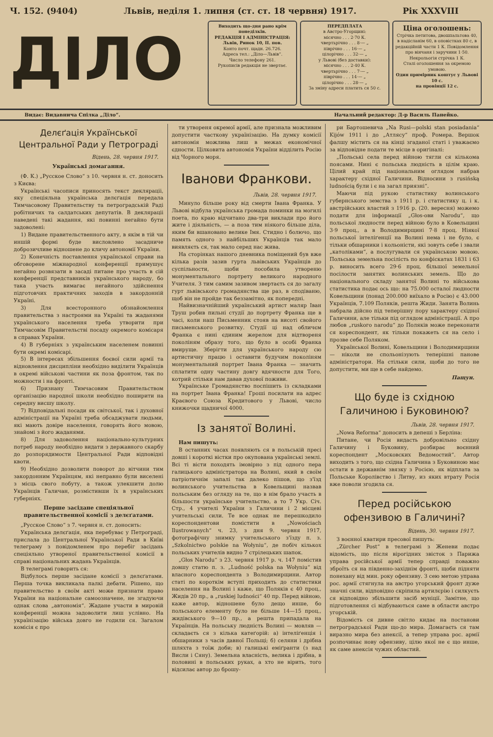Ч. 152. (9404) Львів, неділя 1. липня (ст. ст. 18 червня) 1917. Рік XXXVIII
ДІЛО
Виходить що-дня рано крім понеділків.
РЕДАКЦІЯ І АДМІНІСТРАЦІЯ:
Львів, Ринок 10, II. пов.
Конто почт. щадн. 26.726.
Адреса тел.: „Діло—Львів“.
Число телефону 261.
Рукописів редакція не звертає.
ПЕРЕДПЛАТА
в Австро-Угорщині:
місячно . . . 2·70 К.
чвертьрічно . . . 8·— „
піврічно . . . 16·— „
цілорічно . . . 32·— „
у Львові (без доставки):
місячно . . . 2·40 К.
чвертьрічно . . . 7·— „
піврічно . . . 14·— „
цілорічно . . . 28·— „
За зміну адреси платить ся 50 с.
Ціна оголошень:
Стрічка петитова, двошпальтова 40, в надісланім 60, в оповістках 80 с, в редакційній части 1 К. Повідомлення про вінчаня і заручини 1·50.
Некрольогія стрічка 1 К.
Сталі оголошення за окремою умовою.
Один примірник коштує у Львові 10 с.
на провінції 12 с.
Видає: Видавнича Спілка „Діло“. Начальний редактор: Д-р Василь Панейко.
Делєґація Української Центральної Ради у Петрограді
Відень, 28. червня 1917.
Українські домагання.
(Ф. К.) „Русское Слово“ з 10. червня н. ст. доносить з Києва:
Українські часописи приносять текст декляраціі, яку спеціяльна українська делєґація передала Тимчасовому Правительству та петроградській Раді робітничих та салдатських депутатів. В декляраціі наведені такі жадання, які повинні негайно бути задоволені:
1) Видане правительственного акту, в якім в тій чи иншій формі буде висловлено засадниче доброзичливе відношене до кличу автономії України.
2) Конечність поставлення української справи на обговорене міжнародної конференції примушує негайно розвязати в засаді питане про участь в сій конференції представників українського народу, бо така участь вимагає негайного здійснення підготовчих практичних заходів в закордонній Україні.
3) Для всесторонного обзнайомлення правительства з настроями на Україні та жаданями українського населення треба утворити при Тимчасовім Правительстві посаду окремого комісаря в справах України.
4) В губерніях з українським населенем повинні бути окремі комісарі.
5) В інтересах збільшення боєвої сили армії та відновлення дисципліни необхідно виділити Українців в окремі військові частини як поза фронтом, так по можности і на фронті.
6) Признану Тимчасовим Правительством організацію народної школи необхідно поширити на середну висшу школу.
7) Відповідальні посади як світської, так і духовної адміністрації на Україні треба обсаджувати людьми, які мають довіре населення, говорять його мовою, знайомі з його жаданями.
8) Для задоволення національно-культурних потреб народу необхідно видати з державного скарбу до розпорядимости Центральної Ради відповідні квоти.
9) Необхідно дозволити поворот до вітчини тим закордонним Українцям, які неправно були виселені з місць свого побуту, а також улекшити долю Українців Галичан, розмістивши їх в українських губерніях.
Перше засідане спеціяльної правительственної комісії з делєґатами.
„Русское Слово“ з 7. червня н. ст. доносить:
Українська делєґація, яка перебуває у Петрограді, прислала до Центральної Української Ради в Київі телеграму з повідомленем про перебіг засідань спеціяльно утвореної правительственої комісії в справі національних жадань Українців.
В телеграмі говорить ся:
Відбулось перше засідане комісії з делєґатами. Перша точка викликала палкі дебати. Рішено, що правительство в своїм акті може признати право України на національне самоозначене, не згадуючи однак слова „автономія“. Жадане участи в мировій конференції можна задоволити лиш услівно. На українізацію війська довго не годили ся. Загалом комісія є про
ти утвореня окремої армії, але признала можливим допустити часткову українізацію. На думку комісії автономія можлива лиш в межах економічної єдности. Цілковита автономія України відділить Росію від Чорного моря.
Іванови Франкови.
Львів, 28. червня 1917.
Минуло більше року від смерти Івана Франка. У Львові відбула українська громада поминки на могилі поета, по краю відчитано два-три виклади про його жите і діяльність, — а поза тим ніякого більше діла, яким би вшановано велике Імя. Стидно і болючо, що память одного з найбільших Українців так мало виявляєть ся, так мало серед нас жива.
На сторінках нашого дневника поміщений був вже кілька разів зазив гурта львівських Українців до суспільности, щоби пособила утвореню монументального портрету великого народного Учителя. З тим самим зазивом звертаєть ся до загалу гурт львівського громадянства ще раз, в сподіваню, щоб він не пройде так беззамітно, як попередні.
Найвизначнійший український артист маляр Іван Труш робив пильні студії до портрету Франка ще в часі, коли наш Письменник стояв на висоті свойого письменського розвитку. Студії ці над обличєм Франка є нині єдиним жерелом для відтвореня поколіням образу того, що було в особі Франка вмируще. Зберігти для українського народу сю артистичну працю і оставити будучим поколіням монументальний портрет Івана Франка — значить сплатити одну частину довгу вдячности для Того, котрий стільки нам давав духової поживи.
Українське Громадянство поспішить із складками на портрет Івана Франка! Гроші посилати на адрес Краєвого Союза Кредитового у Львові, число книжочки щадничої 4000.
Із занятої Волині.
Нам пишуть:
В останних часах появляють ся в польській пресі довші і короткі вістки про окупована українські землі. Всі ті вісти походять імовірно з під одного пера галицького адміністратора на Волині, який в своїм патріотичнім запалі так далеко пішов, що з'їзд волинського учительства в Ковельщині назвав польським без огляду на те, що в нім брало участь в більшости українське учительство, а то 7 Укр. Січ. Стр., 4 учителі України з Галичини і 2 місцеві учительські сили. Те все однак не перешкодило кореспондентови помістити в „Nowościach Ilustrowanych“ ч. 23, з дня 9. червня 1917, фотографічну знимку учительського з'їзду п. з. „Szkolnictwo polskie na Wołyniu“, де побіч кількох польських учителів видно 7 стрілецьких шапок.
„Głos Narodu“ з 23. червня 1917 р. ч. 147 помістив довшу статю п. з. „Ludność polska na Wołyniu“ від власного кореспондента з Володимирщини. Автор статі по короткім вступі приходить до статистики населення на Волині і каже, що Поляків є 40 проц., Жидів 20 пр., а „ruskiej ludności“ 40 пр. Перед війною, каже автор, відношене було дещо инше, бо польського елементу було не більше 14—15 проц., жидівського 9—10 пр., а решта припадала на Українців. На польську людність Волині — мовляв — складаєть ся з кілька катеґорій: а) інтеліґенція і обшарники з часів давної Польщі; б) селяни і дрібна шляхта з тоїж доби; в) галицькі еміґранти (з над Висли і Сяну). Земельна власність, велика і дрібна, в половині в польських руках, а хто не вірить, того відсилає автор до брошу-
ри Бартошевича „Na Rusi—polski stan posiadania“ Kijów 1911 і до „Атлясу“ проф. Ромера. Вершок фалшу містить ся на кінці згаданої статі і уважаємо за відповідне подати те місце в оригіналі:
„Польські села перед війною тягли ся кількома поясами. Нині є польська людність в цілім краю. Цілий край під національним оглядом набрав характеру східної Галичини. Відносини з rusińską ludnością були і є на загал приязні“.
Маючи під рукою статистику волинського губернського земства з 1911 р. і статистику ц. і к. австрійських властий з 1916 р. (20. вересня) можемо подати для інформації „Głos-ови Narodu“, що польської людности перед війною було в Ковельщині 3·9 проц., а в Володимирщині 7·8 проц. Ніякої польської інтеліґенції на Волині нема і не було, є тільки обшарники і кольоністи, які зовуть себе і звали „католіками“, а послугували ся українською мовою. Польська земельна посілість по конфіскатах 1831 і 63 р. виносить всего 29·6 проц. більшої земельної посілости занятих волинських земель. Що до національного складу занятої Волині то військова статистика подає ось що: на 75.000 осталої людности Ковельщини (понад 200.000 виїхало в Росію) є 43.000 Українців, 7.109 Поляків, решта Жиди. Занята Волинь набрала дійсно під теперішну пору характеру східної Галичини, але тільки під оглядом адміністрації. А про любов „ruskого narodu“ до Поляків може переконати ся кореспондент, як тільки покажеть ся на село і прозве себе Поляком.
Української Волині, Ковельщини і Володимирщини — ніколи не спольонізують теперішні панове адміністратори. На стільки сили, щоби до того не допустити, ми ще в себе найдемо.
Пащун.
Що буде із східною Галичиною і Буковиною?
Львів, 28. червня 1917.
„Nowa Reforma“ доносить в депеші з Берліна:
Питане, чи Росія видасть добровільно східну Галичину і Буковину, розбирає воєнний кореспондент „Московских Ведомостий“. Автор виходить з того, що східна Галичина з Буковиною має остати в державнім звязку з Росією, як відплата за Польське Королівство і Литву, из яких втрату Росія вже поволи згодила ся.
Перед російською офензивою в Галичині?
Відень, 30. червня 1917.
З воєнної кватири пресової пишуть:
„Zürcher Post“ в телеграмі з Женеви подає відомість, що після вірогідних звісток з Парижа управа російської армії тепер справді поважно зброїть ся на південно-західнім фронті, щоби підняти понехану від мин. року офензиву. З сею метою управа рос. армії стягнула на австро угорський фронт дуже значні сили, відповідно скріпила артилєрію і силкуєть ся відповідно збільшити засіб муніції. Замітне, що підготовлення сі відбуваються саме в области австро угорській.
Відомість ся дивне світло кидає на постанови петроградської Ради що-до мира. Домагаєть ся там виразно мира без анексії, а тепер управа рос. армії розпочинає нову офензиву, цілю якої не є що инше, як саме анексія чужих областий.